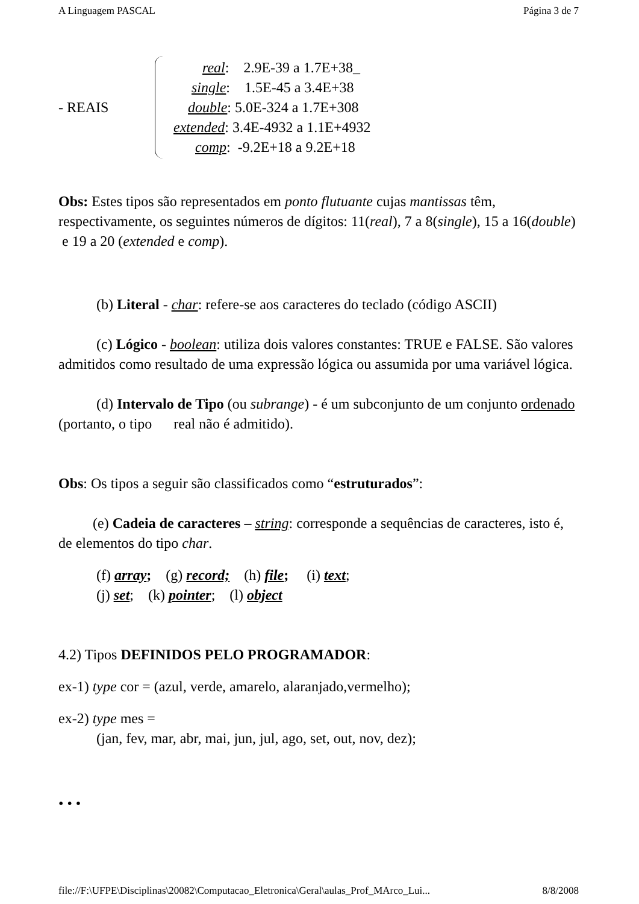A Linguagem PASCAL Página 3 de 7
- REAIS
real: 2.9E-39 a 1.7E+38_
single: 1.5E-45 a 3.4E+38
double: 5.0E-324 a 1.7E+308
extended: 3.4E-4932 a 1.1E+4932
comp: -9.2E+18 a 9.2E+18
Obs: Estes tipos são representados em ponto flutuante cujas mantissas têm, respectivamente, os seguintes números de dígitos: 11(real), 7 a 8(single), 15 a 16(double) e 19 a 20 (extended e comp).
(b) Literal - char: refere-se aos caracteres do teclado (código ASCII)
(c) Lógico - boolean: utiliza dois valores constantes: TRUE e FALSE. São valores admitidos como resultado de uma expressão lógica ou assumida por uma variável lógica.
(d) Intervalo de Tipo (ou subrange) - é um subconjunto de um conjunto ordenado (portanto, o tipo real não é admitido).
Obs: Os tipos a seguir são classificados como “estruturados”:
(e) Cadeia de caracteres – string: corresponde a sequências de caracteres, isto é, de elementos do tipo char.
(f) array; (g) record; (h) file; (i) text;
(j) set; (k) pointer; (l) object
4.2) Tipos DEFINIDOS PELO PROGRAMADOR:
ex-1) type cor = (azul, verde, amarelo, alaranjado,vermelho);
ex-2) type mes =
(jan, fev, mar, abr, mai, jun, jul, ago, set, out, nov, dez);
• • •
file://F:\UFPE\Disciplinas\20082\Computacao_Eletronica\Geral\aulas_Prof_MArco_Lui... 8/8/2008